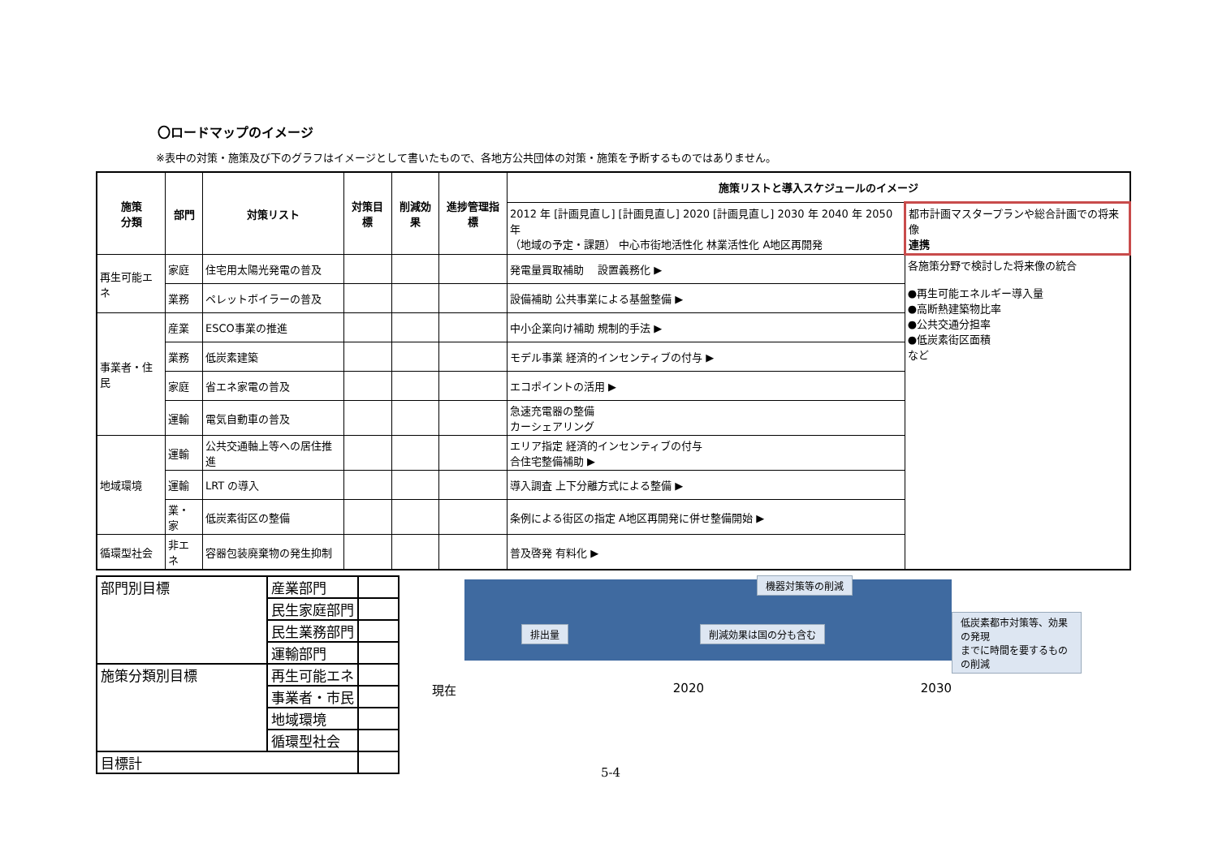〇ロードマップのイメージ
※表中の対策・施策及び下のグラフはイメージとして書いたもので、各地方公共団体の対策・施策を予断するものではありません。
| 施策 分類 | 部門 | 対策リスト | 対策目標 | 削減効果 | 進捗管理指標 | 施策リストと導入スケジュールのイメージ | |
| --- | --- | --- | --- | --- | --- | --- | --- |
| | | | | | | 2012 年 [計画見直し] [計画見直し] 2020 [計画見直し] 2030 年 2040 年 2050 年 （地域の予定・課題） 中心市街地活性化 林業活性化 A地区再開発 | 都市計画マスタープランや総合計画での将来像 連携 |
| 再生可能エネ | 家庭 | 住宅用太陽光発電の普及 | | | | 発電量買取補助 設置義務化 ▶ | 各施策分野で検討した将来像の統合 ●再生可能エネルギー導入量 ●高断熱建築物比率 ●公共交通分担率 ●低炭素街区面積 など |
| | 業務 | ペレットボイラーの普及 | | | | 設備補助 公共事業による基盤整備 ▶ | |
| 事業者・住民 | 産業 | ESCO事業の推進 | | | | 中小企業向け補助 規制的手法 ▶ | |
| | 業務 | 低炭素建築 | | | | モデル事業 経済的インセンティブの付与 ▶ | |
| | 家庭 | 省エネ家電の普及 | | | | エコポイントの活用 ▶ | |
| | 運輸 | 電気自動車の普及 | | | | 急速充電器の整備 カーシェアリング | |
| 地域環境 | 運輸 | 公共交通軸上等への居住推進 | | | | エリア指定 経済的インセンティブの付与 合住宅整備補助 ▶ | |
| | 運輸 | LRT の導入 | | | | 導入調査 上下分離方式による整備 ▶ | |
| | 業・家 | 低炭素街区の整備 | | | | 条例による街区の指定 A地区再開発に併せ整備開始 ▶ | |
| 循環型社会 | 非エネ | 容器包装廃棄物の発生抑制 | | | | 普及啓発 有料化 ▶ | |
| 部門別目標 | 産業部門 | |
| | 民生家庭部門 | |
| | 民生業務部門 | |
| | 運輸部門 | |
| 施策分類別目標 | 再生可能エネ | |
| | 事業者・市民 | |
| | 地域環境 | |
| | 循環型社会 | |
| 目標計 | | |
機器対策等の削減
排出量 削減効果は国の分も含む
低炭素都市対策等、効果の発現
までに時間を要するものの削減
現在 2020 2030
5-4